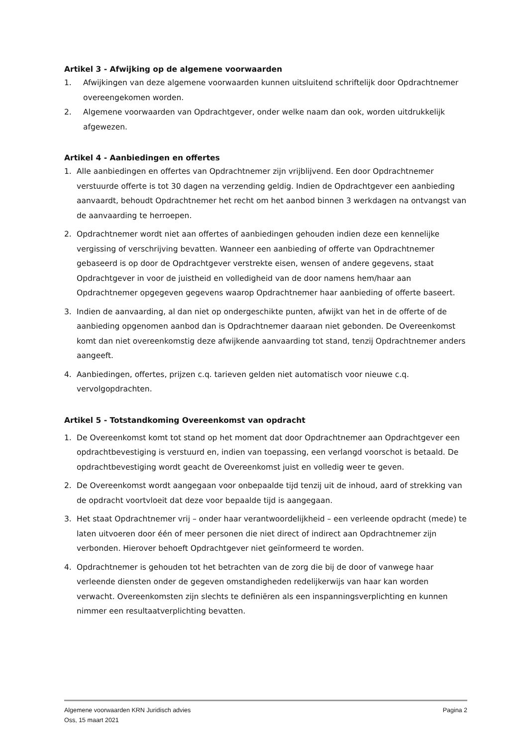Artikel 3 - Afwijking op de algemene voorwaarden
1. Afwijkingen van deze algemene voorwaarden kunnen uitsluitend schriftelijk door Opdrachtnemer overeengekomen worden.
2. Algemene voorwaarden van Opdrachtgever, onder welke naam dan ook, worden uitdrukkelijk afgewezen.
Artikel 4 - Aanbiedingen en offertes
1. Alle aanbiedingen en offertes van Opdrachtnemer zijn vrijblijvend. Een door Opdrachtnemer verstuurde offerte is tot 30 dagen na verzending geldig. Indien de Opdrachtgever een aanbieding aanvaardt, behoudt Opdrachtnemer het recht om het aanbod binnen 3 werkdagen na ontvangst van de aanvaarding te herroepen.
2. Opdrachtnemer wordt niet aan offertes of aanbiedingen gehouden indien deze een kennelijke vergissing of verschrijving bevatten. Wanneer een aanbieding of offerte van Opdrachtnemer gebaseerd is op door de Opdrachtgever verstrekte eisen, wensen of andere gegevens, staat Opdrachtgever in voor de juistheid en volledigheid van de door namens hem/haar aan Opdrachtnemer opgegeven gegevens waarop Opdrachtnemer haar aanbieding of offerte baseert.
3. Indien de aanvaarding, al dan niet op ondergeschikte punten, afwijkt van het in de offerte of de aanbieding opgenomen aanbod dan is Opdrachtnemer daaraan niet gebonden. De Overeenkomst komt dan niet overeenkomstig deze afwijkende aanvaarding tot stand, tenzij Opdrachtnemer anders aangeeft.
4. Aanbiedingen, offertes, prijzen c.q. tarieven gelden niet automatisch voor nieuwe c.q. vervolgopdrachten.
Artikel 5 - Totstandkoming Overeenkomst van opdracht
1. De Overeenkomst komt tot stand op het moment dat door Opdrachtnemer aan Opdrachtgever een opdrachtbevestiging is verstuurd en, indien van toepassing, een verlangd voorschot is betaald. De opdrachtbevestiging wordt geacht de Overeenkomst juist en volledig weer te geven.
2. De Overeenkomst wordt aangegaan voor onbepaalde tijd tenzij uit de inhoud, aard of strekking van de opdracht voortvloeit dat deze voor bepaalde tijd is aangegaan.
3. Het staat Opdrachtnemer vrij – onder haar verantwoordelijkheid – een verleende opdracht (mede) te laten uitvoeren door één of meer personen die niet direct of indirect aan Opdrachtnemer zijn verbonden. Hierover behoeft Opdrachtgever niet geïnformeerd te worden.
4. Opdrachtnemer is gehouden tot het betrachten van de zorg die bij de door of vanwege haar verleende diensten onder de gegeven omstandigheden redelijkerwijs van haar kan worden verwacht. Overeenkomsten zijn slechts te definiëren als een inspanningsverplichting en kunnen nimmer een resultaatverplichting bevatten.
Algemene voorwaarden KRN Juridisch advies Pagina 2
Oss, 15 maart 2021